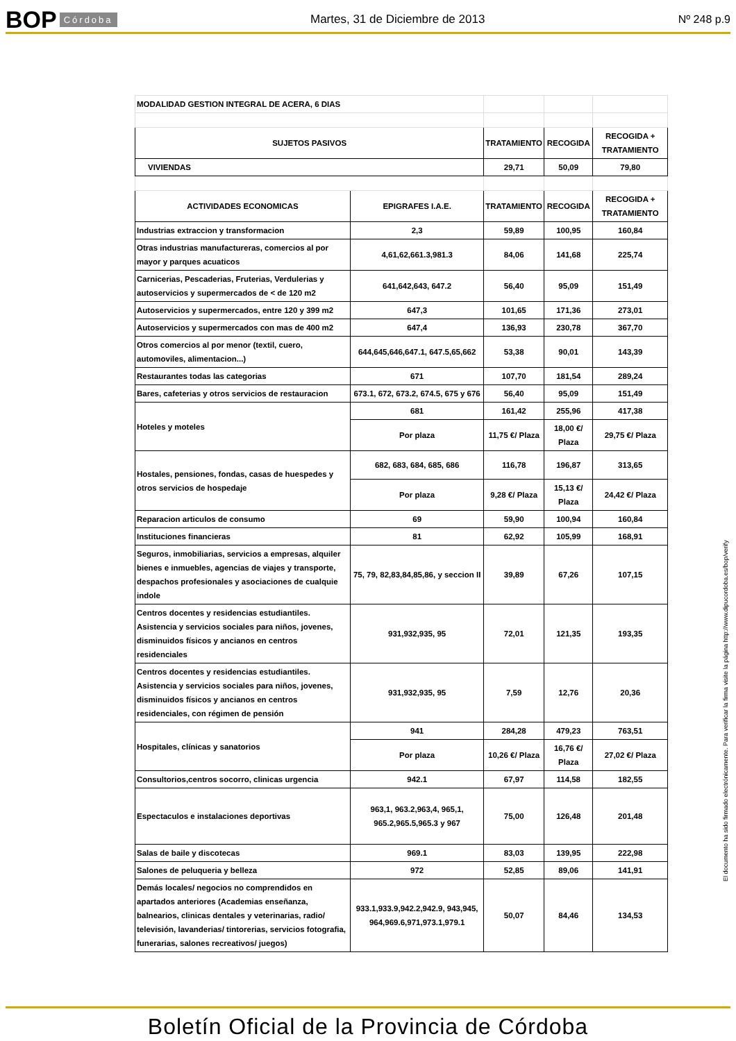BOP Córdoba
Martes, 31 de Diciembre de 2013
Nº 248 p.9
| MODALIDAD GESTION INTEGRAL DE ACERA, 6 DIAS | | | | |
| SUJETOS PASIVOS | | TRATAMIENTO | RECOGIDA | RECOGIDA + TRATAMIENTO |
| VIVIENDAS | | 29,71 | 50,09 | 79,80 |
| ACTIVIDADES ECONOMICAS | EPIGRAFES I.A.E. | TRATAMIENTO | RECOGIDA | RECOGIDA + TRATAMIENTO |
| Industrias extraccion y transformacion | 2,3 | 59,89 | 100,95 | 160,84 |
| Otras industrias manufactureras, comercios al por mayor y parques acuaticos | 4,61,62,661.3,981.3 | 84,06 | 141,68 | 225,74 |
| Carnicerias, Pescaderias, Fruterias, Verdulerias y autoservicios y supermercados de < de 120 m2 | 641,642,643, 647.2 | 56,40 | 95,09 | 151,49 |
| Autoservicios y supermercados, entre 120 y 399 m2 | 647,3 | 101,65 | 171,36 | 273,01 |
| Autoservicios y supermercados con mas de 400 m2 | 647,4 | 136,93 | 230,78 | 367,70 |
| Otros comercios al por menor (textil, cuero, automoviles, alimentacion...) | 644,645,646,647.1, 647.5,65,662 | 53,38 | 90,01 | 143,39 |
| Restaurantes todas las categorias | 671 | 107,70 | 181,54 | 289,24 |
| Bares, cafeterias y otros servicios de restauracion | 673.1, 672, 673.2, 674.5, 675 y 676 | 56,40 | 95,09 | 151,49 |
| Hoteles y moteles | 681 | 161,42 | 255,96 | 417,38 |
| | Por plaza | 11,75 €/ Plaza | 18,00 €/ Plaza | 29,75 €/ Plaza |
| Hostales, pensiones, fondas, casas de huespedes y otros servicios de hospedaje | 682, 683, 684, 685, 686 | 116,78 | 196,87 | 313,65 |
| | Por plaza | 9,28 €/ Plaza | 15,13 €/ Plaza | 24,42 €/ Plaza |
| Reparacion articulos de consumo | 69 | 59,90 | 100,94 | 160,84 |
| Instituciones financieras | 81 | 62,92 | 105,99 | 168,91 |
| Seguros, inmobiliarias, servicios a empresas, alquiler bienes e inmuebles, agencias de viajes y transporte, despachos profesionales y asociaciones de cualquie indole | 75, 79, 82,83,84,85,86, y seccion II | 39,89 | 67,26 | 107,15 |
| Centros docentes y residencias estudiantiles. Asistencia y servicios sociales para niños, jovenes, disminuidos físicos y ancianos en centros residenciales | 931,932,935, 95 | 72,01 | 121,35 | 193,35 |
| Centros docentes y residencias estudiantiles. Asistencia y servicios sociales para niños, jovenes, disminuidos físicos y ancianos en centros residenciales, con régimen de pensión | 931,932,935, 95 | 7,59 | 12,76 | 20,36 |
| Hospitales, clínicas y sanatorios | 941 | 284,28 | 479,23 | 763,51 |
| | Por plaza | 10,26 €/ Plaza | 16,76 €/ Plaza | 27,02 €/ Plaza |
| Consultorios,centros socorro, clinicas urgencia | 942.1 | 67,97 | 114,58 | 182,55 |
| Espectaculos e instalaciones deportivas | 963,1, 963.2,963,4, 965,1, 965.2,965.5,965.3 y 967 | 75,00 | 126,48 | 201,48 |
| Salas de baile y discotecas | 969.1 | 83,03 | 139,95 | 222,98 |
| Salones de peluqueria y belleza | 972 | 52,85 | 89,06 | 141,91 |
| Demás locales/ negocios no comprendidos en apartados anteriores (Academias enseñanza, balnearios, clinicas dentales y veterinarias, radio/ televisión, lavanderias/ tintorerias, servicios fotografia, funerarias, salones recreativos/ juegos) | 933.1,933.9,942.2,942.9, 943,945, 964,969.6,971,973.1,979.1 | 50,07 | 84,46 | 134,53 |
El documento ha sido firmado electrónicamente. Para verificar la firma visite la página http://www.dipucordoba.es/bop/verify
Boletín Oficial de la Provincia de Córdoba